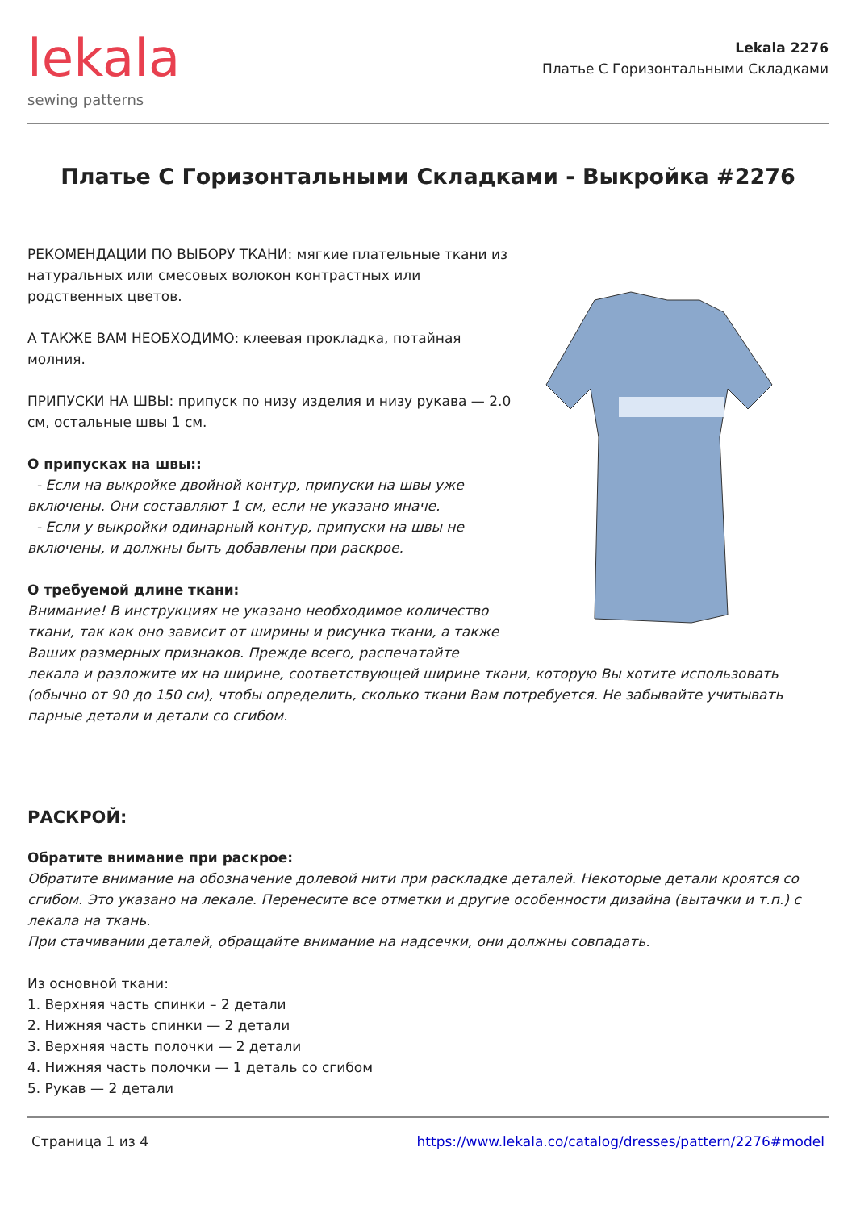lekala
sewing patterns
Lekala 2276
Платье С Горизонтальными Складками
Платье С Горизонтальными Складками - Выкройка #2276
РЕКОМЕНДАЦИИ ПО ВЫБОРУ ТКАНИ: мягкие плательные ткани из натуральных или смесовых волокон контрастных или родственных цветов.
А ТАКЖЕ ВАМ НЕОБХОДИМО: клеевая прокладка, потайная молния.
ПРИПУСКИ НА ШВЫ: припуск по низу изделия и низу рукава — 2.0 см, остальные швы 1 см.
О припусках на швы::
- Если на выкройке двойной контур, припуски на швы уже включены. Они составляют 1 см, если не указано иначе.
- Если у выкройки одинарный контур, припуски на швы не включены, и должны быть добавлены при раскрое.
О требуемой длине ткани:
Внимание! В инструкциях не указано необходимое количество ткани, так как оно зависит от ширины и рисунка ткани, а также Ваших размерных признаков. Прежде всего, распечатайте лекала и разложите их на ширине, соответствующей ширине ткани, которую Вы хотите использовать (обычно от 90 до 150 см), чтобы определить, сколько ткани Вам потребуется. Не забывайте учитывать парные детали и детали со сгибом.
РАСКРОЙ:
Обратите внимание при раскрое:
Обратите внимание на обозначение долевой нити при раскладке деталей. Некоторые детали кроятся со сгибом. Это указано на лекале. Перенесите все отметки и другие особенности дизайна (вытачки и т.п.) с лекала на ткань.
При стачивании деталей, обращайте внимание на надсечки, они должны совпадать.
Из основной ткани:
1. Верхняя часть спинки – 2 детали
2. Нижняя часть спинки — 2 детали
3. Верхняя часть полочки — 2 детали
4. Нижняя часть полочки — 1 деталь со сгибом
5. Рукав — 2 детали
Страница 1 из 4 https://www.lekala.co/catalog/dresses/pattern/2276#model